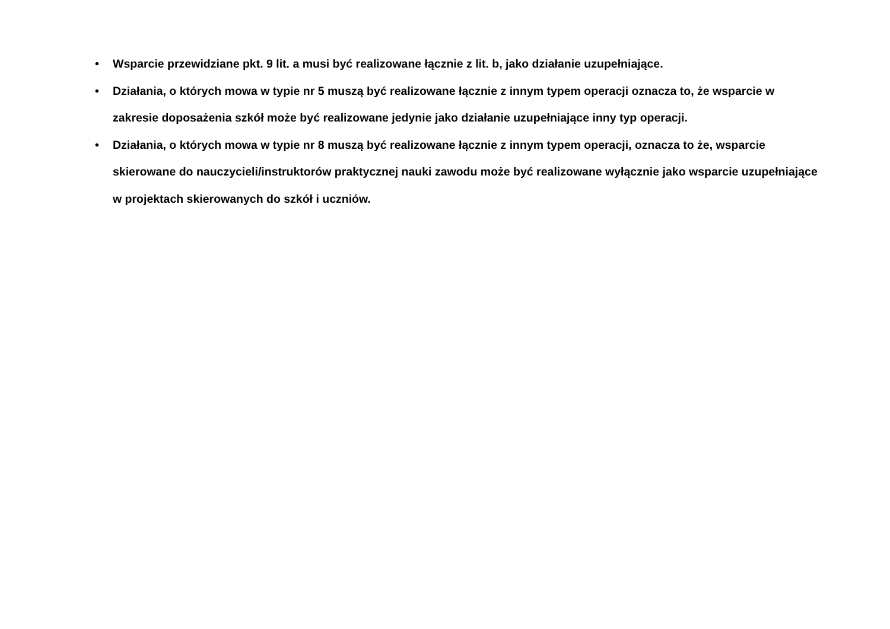• Wsparcie przewidziane pkt. 9 lit. a musi być realizowane łącznie z lit. b, jako działanie uzupełniające.
• Działania, o których mowa w typie nr 5 muszą być realizowane łącznie z innym typem operacji oznacza to, że wsparcie w zakresie doposażenia szkół może być realizowane jedynie jako działanie uzupełniające inny typ operacji.
• Działania, o których mowa w typie nr 8 muszą być realizowane łącznie z innym typem operacji, oznacza to że, wsparcie skierowane do nauczycieli/instruktorów praktycznej nauki zawodu może być realizowane wyłącznie jako wsparcie uzupełniające w projektach skierowanych do szkół i uczniów.